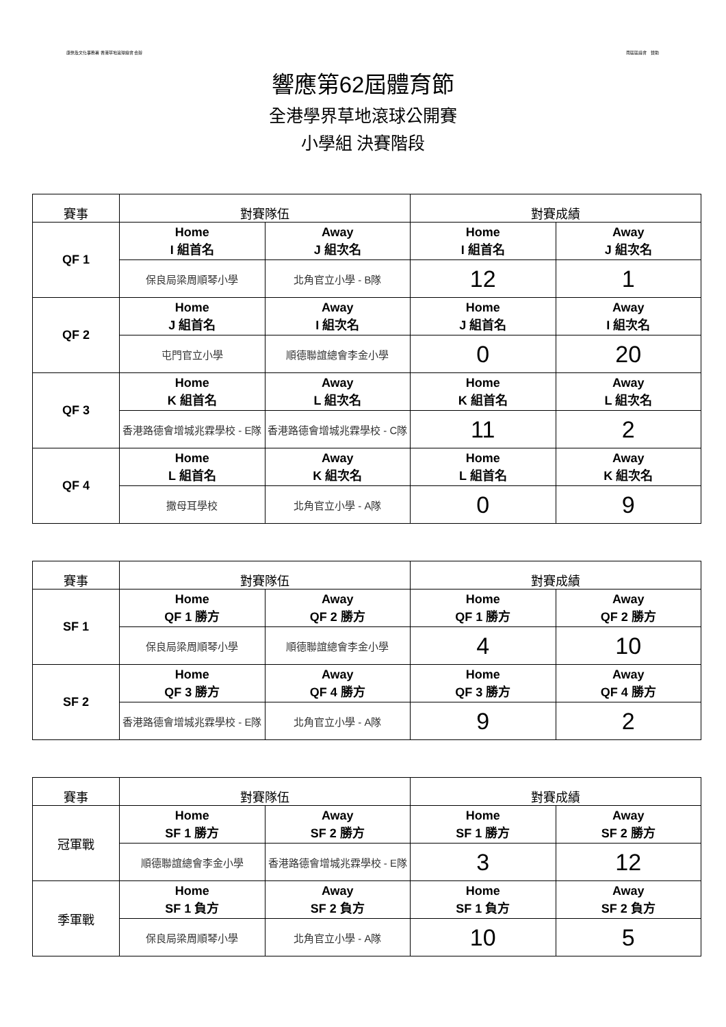康樂及文化事務署 香港草地滾球總會 合辦 南區區議會　贊助
響應第62屆體育節
全港學界草地滾球公開賽
小學組 決賽階段
| 賽事 | 對賽隊伍 | | 對賽成績 | |
| --- | --- | --- | --- | --- |
| QF 1 | Home I 組首名 | Away J 組次名 | Home I 組首名 | Away J 組次名 |
| | 保良局梁周順琴小學 | 北角官立小學 - B隊 | 12 | 1 |
| QF 2 | Home J 組首名 | Away I 組次名 | Home J 組首名 | Away I 組次名 |
| | 屯門官立小學 | 順德聯誼總會李金小學 | 0 | 20 |
| QF 3 | Home K 組首名 | Away L 組次名 | Home K 組首名 | Away L 組次名 |
| | 香港路德會增城兆霖學校 - E隊 | 香港路德會增城兆霖學校 - C隊 | 11 | 2 |
| QF 4 | Home L 組首名 | Away K 組次名 | Home L 組首名 | Away K 組次名 |
| | 撒母耳學校 | 北角官立小學 - A隊 | 0 | 9 |
| 賽事 | 對賽隊伍 | | 對賽成績 | |
| --- | --- | --- | --- | --- |
| SF 1 | Home QF 1 勝方 | Away QF 2 勝方 | Home QF 1 勝方 | Away QF 2 勝方 |
| | 保良局梁周順琴小學 | 順德聯誼總會李金小學 | 4 | 10 |
| SF 2 | Home QF 3 勝方 | Away QF 4 勝方 | Home QF 3 勝方 | Away QF 4 勝方 |
| | 香港路德會增城兆霖學校 - E隊 | 北角官立小學 - A隊 | 9 | 2 |
| 賽事 | 對賽隊伍 | | 對賽成績 | |
| --- | --- | --- | --- | --- |
| 冠軍戰 | Home SF 1 勝方 | Away SF 2 勝方 | Home SF 1 勝方 | Away SF 2 勝方 |
| | 順德聯誼總會李金小學 | 香港路德會增城兆霖學校 - E隊 | 3 | 12 |
| 季軍戰 | Home SF 1 負方 | Away SF 2 負方 | Home SF 1 負方 | Away SF 2 負方 |
| | 保良局梁周順琴小學 | 北角官立小學 - A隊 | 10 | 5 |